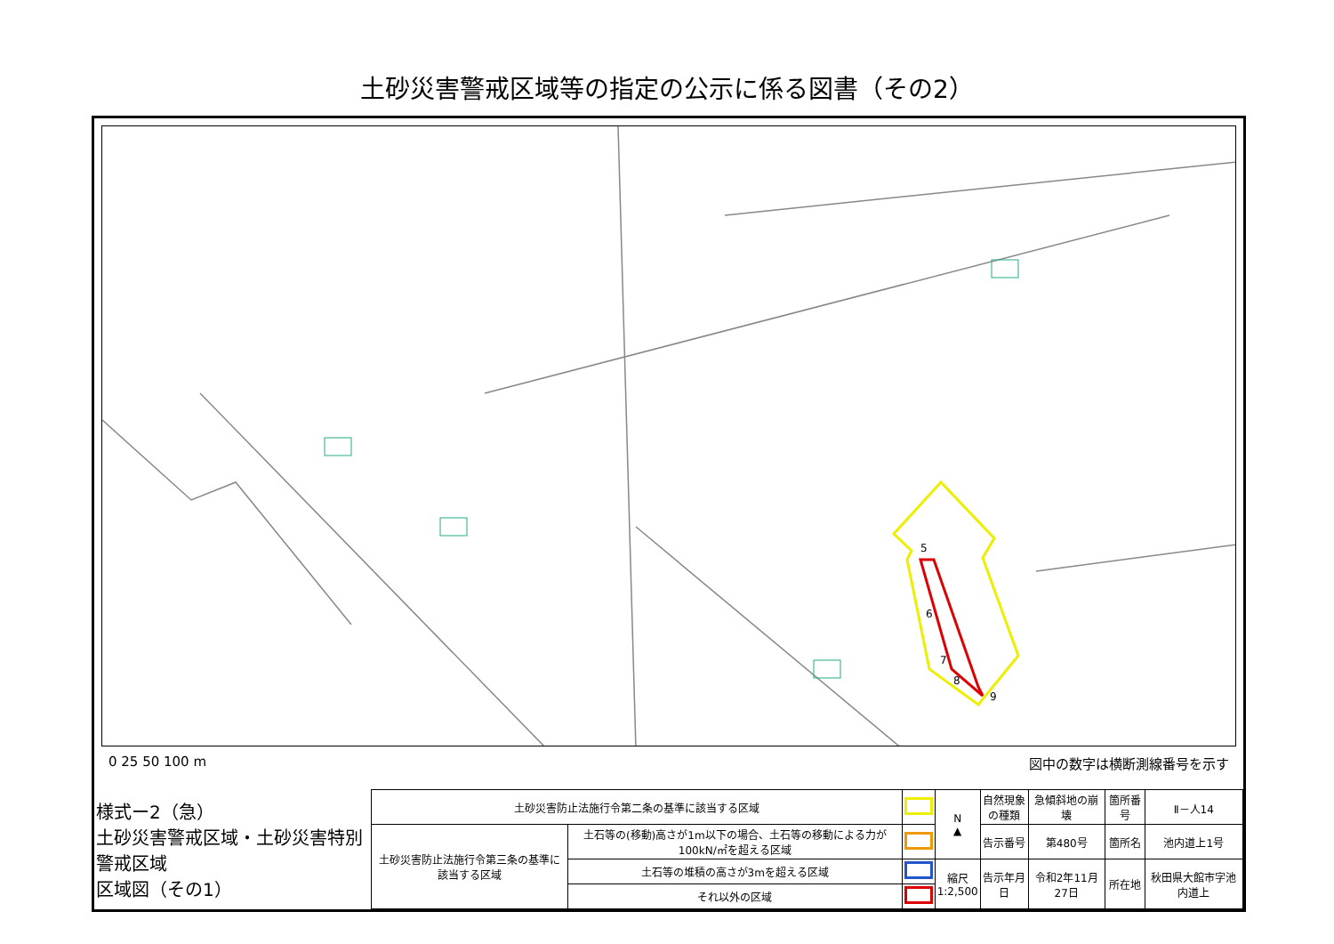土砂災害警戒区域等の指定の公示に係る図書（その2）
5
6
7
8
9
0 25 50 100 m 図中の数字は横断測線番号を示す
| 様式ー2（急） 土砂災害警戒区域・土砂災害特別警戒区域 区域図（その1） | 土砂災害防止法施行令第二条の基準に該当する区域 | | | N ▲ | 自然現象 の種類 | 急傾斜地の崩壊 | 箇所番号 | Ⅱ－人14 |
| | 土砂災害防止法施行令第三条の基準に該当する区域 | 土石等の(移動)高さが1m以下の場合、土石等の移動による力が100kN/㎡を超える区域 | | | 告示番号 | 第480号 | 箇所名 | 池内道上1号 |
| | | 土石等の堆積の高さが3mを超える区域 | | 縮尺 1:2,500 | 告示年月日 | 令和2年11月27日 | 所在地 | 秋田県大館市字池内道上 |
| | | それ以外の区域 | | | | | | |